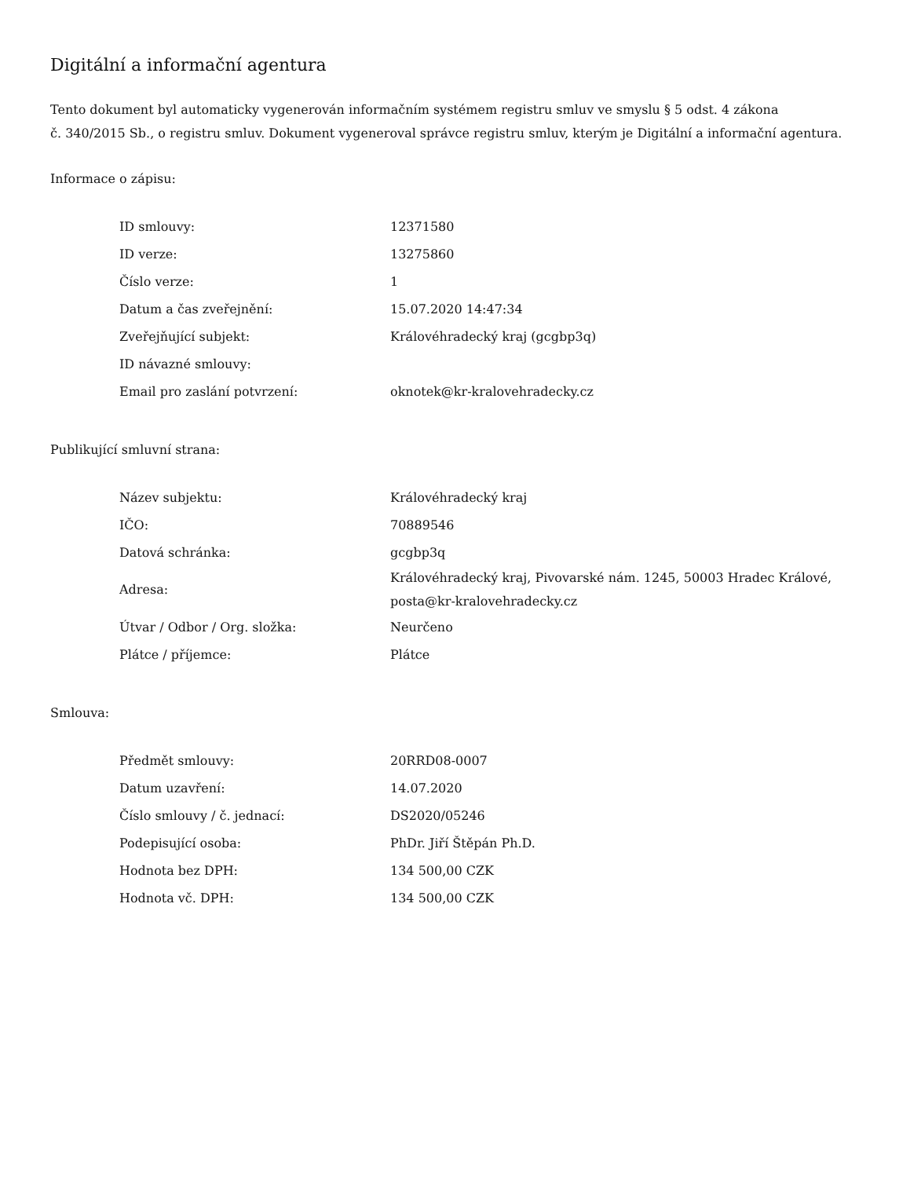Digitální a informační agentura
Tento dokument byl automaticky vygenerován informačním systémem registru smluv ve smyslu § 5 odst. 4 zákona
č. 340/2015 Sb., o registru smluv. Dokument vygeneroval správce registru smluv, kterým je Digitální a informační agentura.
Informace o zápisu:
| ID smlouvy: | 12371580 |
| ID verze: | 13275860 |
| Číslo verze: | 1 |
| Datum a čas zveřejnění: | 15.07.2020 14:47:34 |
| Zveřejňující subjekt: | Královéhradecký kraj (gcgbp3q) |
| ID návazné smlouvy: | |
| Email pro zaslání potvrzení: | oknotek@kr-kralovehradecky.cz |
Publikující smluvní strana:
| Název subjektu: | Královéhradecký kraj |
| IČO: | 70889546 |
| Datová schránka: | gcgbp3q |
| Adresa: | Královéhradecký kraj, Pivovarské nám. 1245, 50003 Hradec Králové, posta@kr-kralovehradecky.cz |
| Útvar / Odbor / Org. složka: | Neurčeno |
| Plátce / příjemce: | Plátce |
Smlouva:
| Předmět smlouvy: | 20RRD08-0007 |
| Datum uzavření: | 14.07.2020 |
| Číslo smlouvy / č. jednací: | DS2020/05246 |
| Podepisující osoba: | PhDr. Jiří Štěpán Ph.D. |
| Hodnota bez DPH: | 134 500,00 CZK |
| Hodnota vč. DPH: | 134 500,00 CZK |